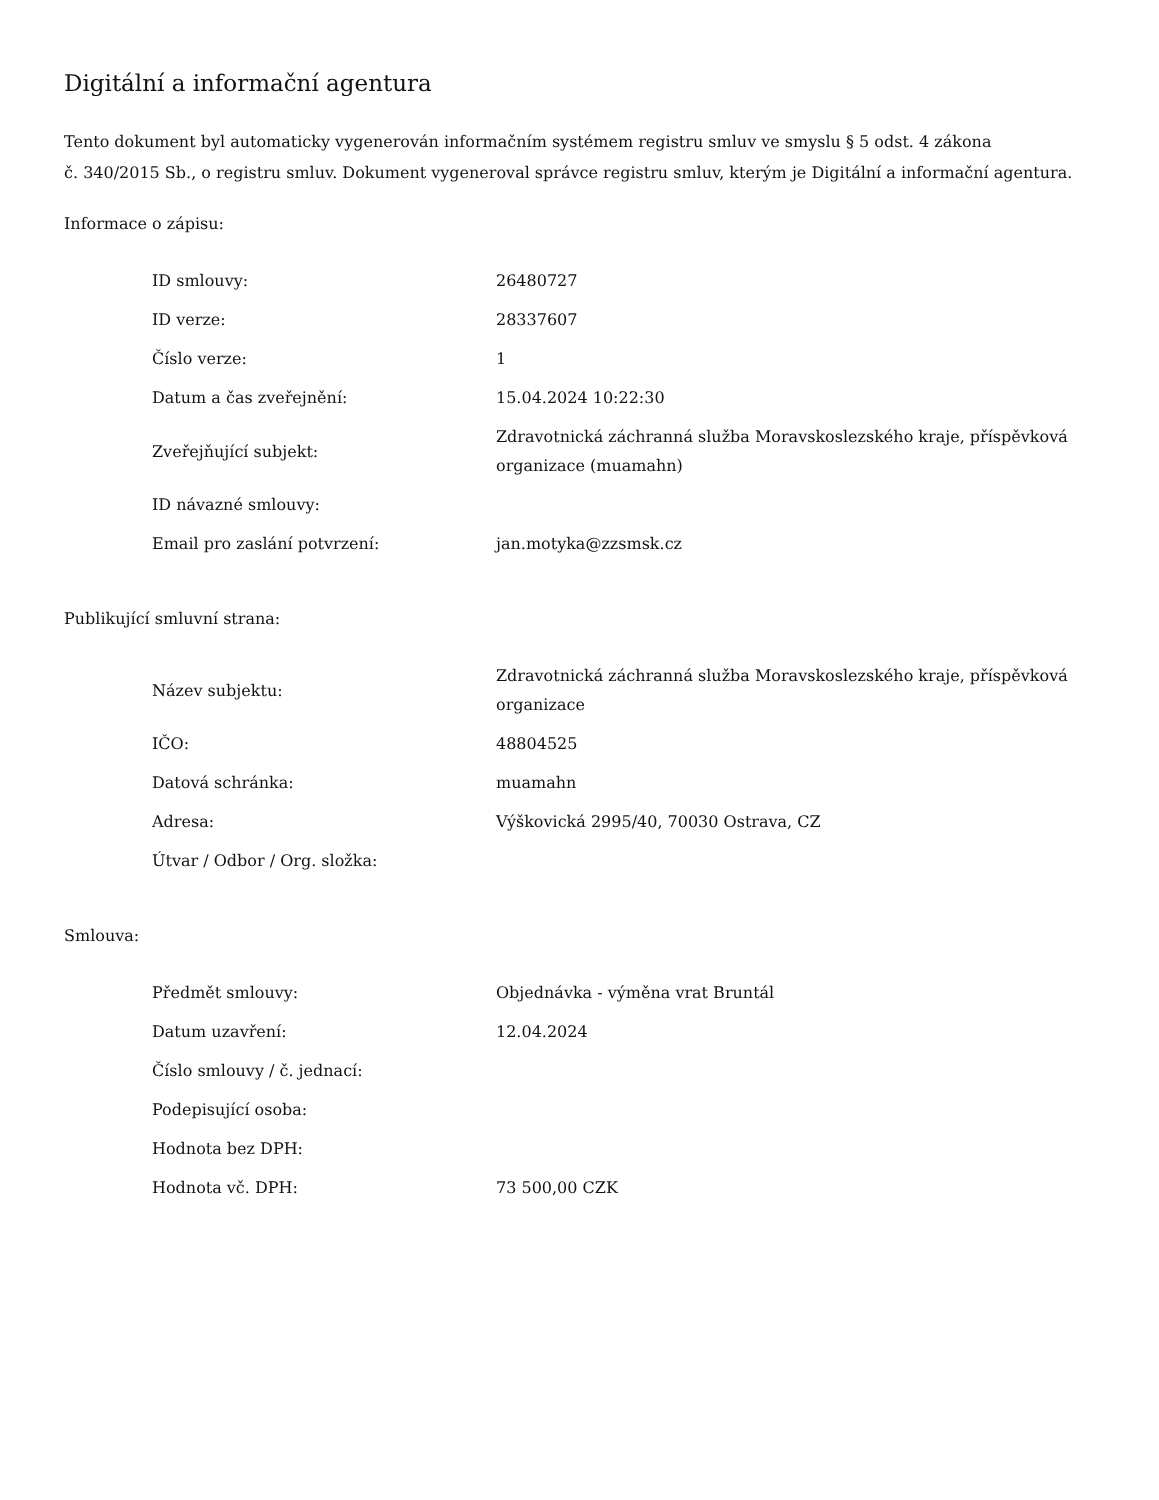Digitální a informační agentura
Tento dokument byl automaticky vygenerován informačním systémem registru smluv ve smyslu § 5 odst. 4 zákona
č. 340/2015 Sb., o registru smluv. Dokument vygeneroval správce registru smluv, kterým je Digitální a informační agentura.
Informace o zápisu:
| ID smlouvy: | 26480727 |
| ID verze: | 28337607 |
| Číslo verze: | 1 |
| Datum a čas zveřejnění: | 15.04.2024 10:22:30 |
| Zveřejňující subjekt: | Zdravotnická záchranná služba Moravskoslezského kraje, příspěvková organizace (muamahn) |
| ID návazné smlouvy: | |
| Email pro zaslání potvrzení: | jan.motyka@zzsmsk.cz |
Publikující smluvní strana:
| Název subjektu: | Zdravotnická záchranná služba Moravskoslezského kraje, příspěvková organizace |
| IČO: | 48804525 |
| Datová schránka: | muamahn |
| Adresa: | Výškovická 2995/40, 70030 Ostrava, CZ |
| Útvar / Odbor / Org. složka: | |
Smlouva:
| Předmět smlouvy: | Objednávka - výměna vrat Bruntál |
| Datum uzavření: | 12.04.2024 |
| Číslo smlouvy / č. jednací: | |
| Podepisující osoba: | |
| Hodnota bez DPH: | |
| Hodnota vč. DPH: | 73 500,00 CZK |